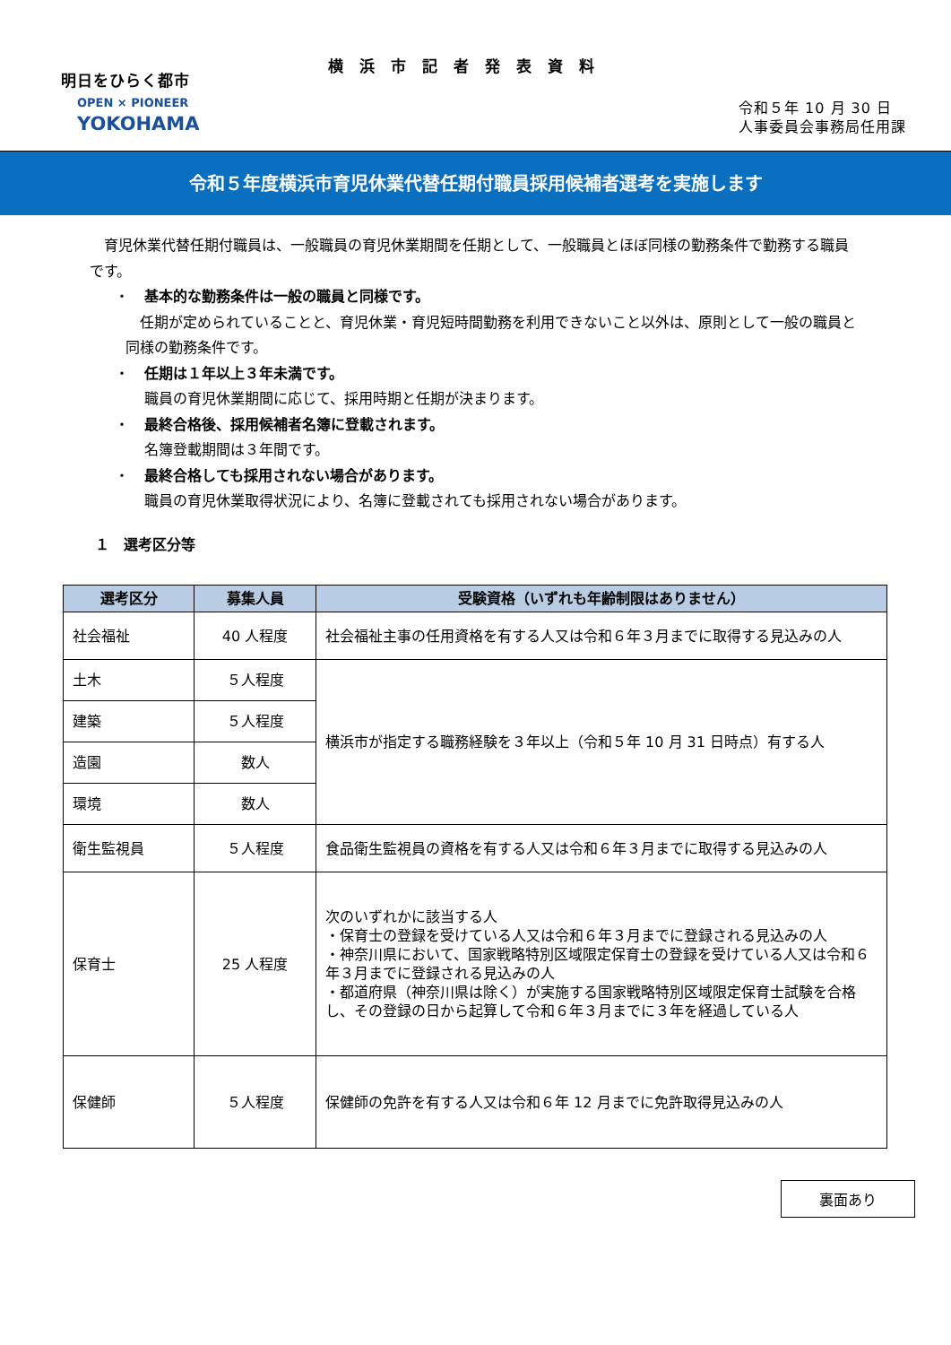明日をひらく都市
OPEN × PIONEER
YOKOHAMA
横浜市記者発表資料
令和５年 10 月 30 日
人事委員会事務局任用課
令和５年度横浜市育児休業代替任期付職員採用候補者選考を実施します
　育児休業代替任期付職員は、一般職員の育児休業期間を任期として、一般職員とほぼ同様の勤務条件で勤務する職員です。
・ 基本的な勤務条件は一般の職員と同様です。
　任期が定められていることと、育児休業・育児短時間勤務を利用できないこと以外は、原則として一般の職員と同様の勤務条件です。
・ 任期は１年以上３年未満です。
職員の育児休業期間に応じて、採用時期と任期が決まります。
・ 最終合格後、採用候補者名簿に登載されます。
名簿登載期間は３年間です。
・ 最終合格しても採用されない場合があります。
職員の育児休業取得状況により、名簿に登載されても採用されない場合があります。
１　選考区分等
| 選考区分 | 募集人員 | 受験資格（いずれも年齢制限はありません） |
| --- | --- | --- |
| 社会福祉 | 40 人程度 | 社会福祉主事の任用資格を有する人又は令和６年３月までに取得する見込みの人 |
| 土木 | ５人程度 | 横浜市が指定する職務経験を３年以上（令和５年 10 月 31 日時点）有する人 |
| 建築 | ５人程度 | |
| 造園 | 数人 | |
| 環境 | 数人 | |
| 衛生監視員 | ５人程度 | 食品衛生監視員の資格を有する人又は令和６年３月までに取得する見込みの人 |
| 保育士 | 25 人程度 | 次のいずれかに該当する人 ・保育士の登録を受けている人又は令和６年３月までに登録される見込みの人 ・神奈川県において、国家戦略特別区域限定保育士の登録を受けている人又は令和６年３月までに登録される見込みの人 ・都道府県（神奈川県は除く）が実施する国家戦略特別区域限定保育士試験を合格し、その登録の日から起算して令和６年３月までに３年を経過している人 |
| 保健師 | ５人程度 | 保健師の免許を有する人又は令和６年 12 月までに免許取得見込みの人 |
裏面あり